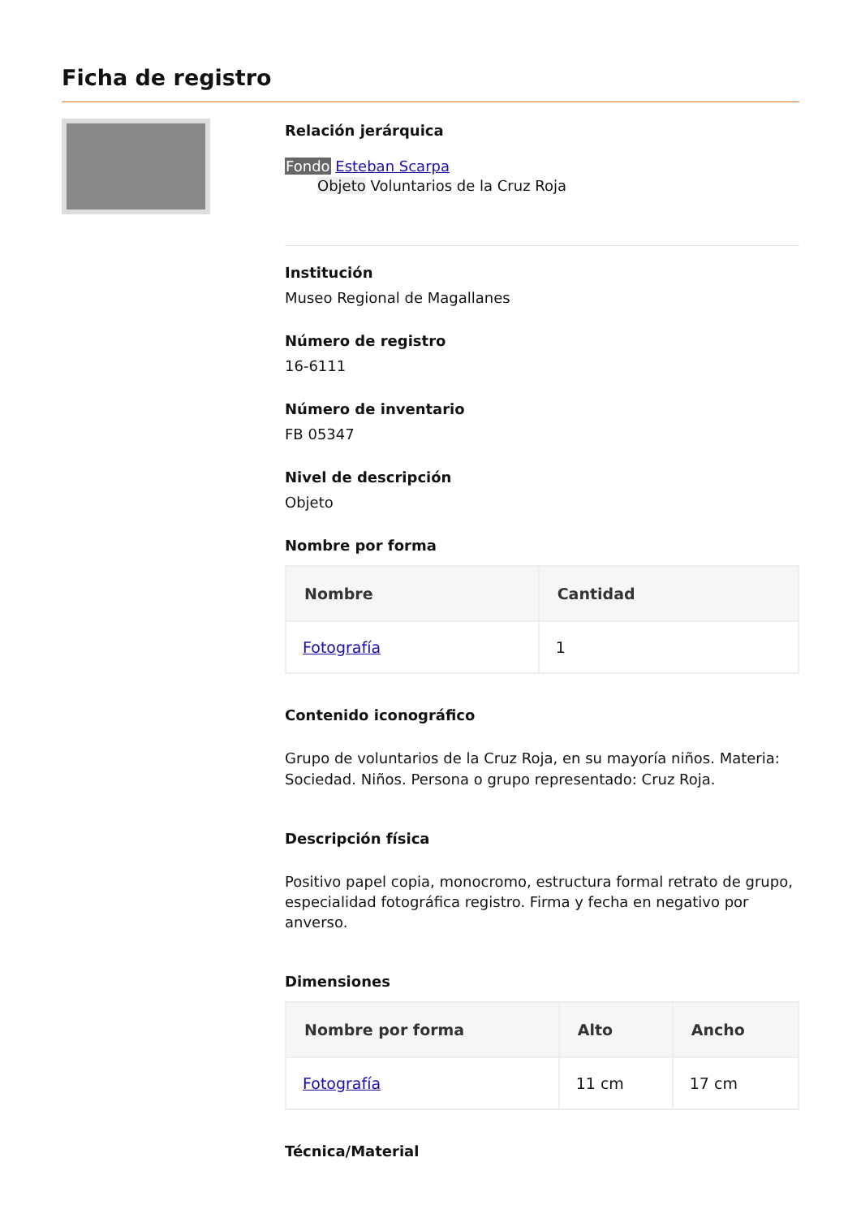Ficha de registro
Relación jerárquica
Fondo Esteban Scarpa
Objeto Voluntarios de la Cruz Roja
Institución
Museo Regional de Magallanes
Número de registro
16-6111
Número de inventario
FB 05347
Nivel de descripción
Objeto
Nombre por forma
| Nombre | Cantidad |
| --- | --- |
| Fotografía | 1 |
Contenido iconográfico
Grupo de voluntarios de la Cruz Roja, en su mayoría niños. Materia: Sociedad. Niños. Persona o grupo representado: Cruz Roja.
Descripción física
Positivo papel copia, monocromo, estructura formal retrato de grupo, especialidad fotográfica registro. Firma y fecha en negativo por anverso.
Dimensiones
| Nombre por forma | Alto | Ancho |
| --- | --- | --- |
| Fotografía | 11 cm | 17 cm |
Técnica/Material